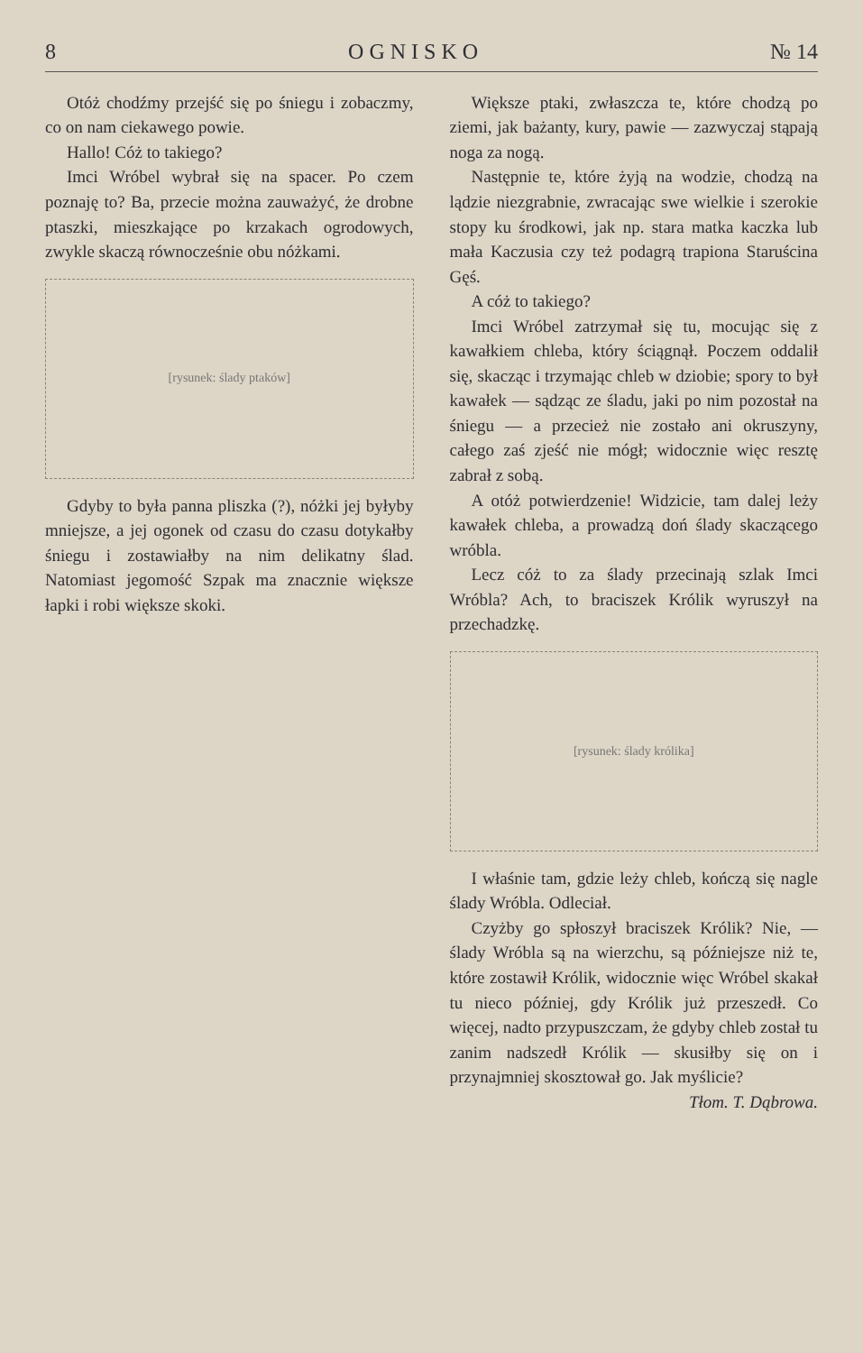8 O G N I S K O № 14
Otóż chodźmy przejść się po śniegu i zobaczmy, co on nam ciekawego powie.
Hallo! Cóż to takiego?
Imci Wróbel wybrał się na spacer. Po czem poznaję to? Ba, przecie można zauważyć, że drobne ptaszki, mieszkające po krzakach ogrodowych, zwykle skaczą równocześnie obu nóżkami.
[rysunek: ślady ptaków]
Gdyby to była panna pliszka (?), nóżki jej byłyby mniejsze, a jej ogonek od czasu do czasu dotykałby śniegu i zostawiałby na nim delikatny ślad. Natomiast jegomość Szpak ma znacznie większe łapki i robi większe skoki.
Większe ptaki, zwłaszcza te, które chodzą po ziemi, jak bażanty, kury, pawie — zazwyczaj stąpają noga za nogą.
Następnie te, które żyją na wodzie, chodzą na lądzie niezgrabnie, zwracając swe wielkie i szerokie stopy ku środkowi, jak np. stara matka kaczka lub mała Kaczusia czy też podagrą trapiona Staruścina Gęś.
A cóż to takiego?
Imci Wróbel zatrzymał się tu, mocując się z kawałkiem chleba, który ściągnął. Poczem oddalił się, skacząc i trzymając chleb w dziobie; spory to był kawałek — sądząc ze śladu, jaki po nim pozostał na śniegu — a przecież nie zostało ani okruszyny, całego zaś zjeść nie mógł; widocznie więc resztę zabrał z sobą.
A otóż potwierdzenie! Widzicie, tam dalej leży kawałek chleba, a prowadzą doń ślady skaczącego wróbla.
Lecz cóż to za ślady przecinają szlak Imci Wróbla? Ach, to braciszek Królik wyruszył na przechadzkę.
[rysunek: ślady królika]
I właśnie tam, gdzie leży chleb, kończą się nagle ślady Wróbla. Odleciał.
Czyżby go spłoszył braciszek Królik? Nie, — ślady Wróbla są na wierzchu, są późniejsze niż te, które zostawił Królik, widocznie więc Wróbel skakał tu nieco później, gdy Królik już przeszedł. Co więcej, nadto przypuszczam, że gdyby chleb został tu zanim nadszedł Królik — skusiłby się on i przynajmniej skosztował go. Jak myślicie?
Tłom. T. Dąbrowa.